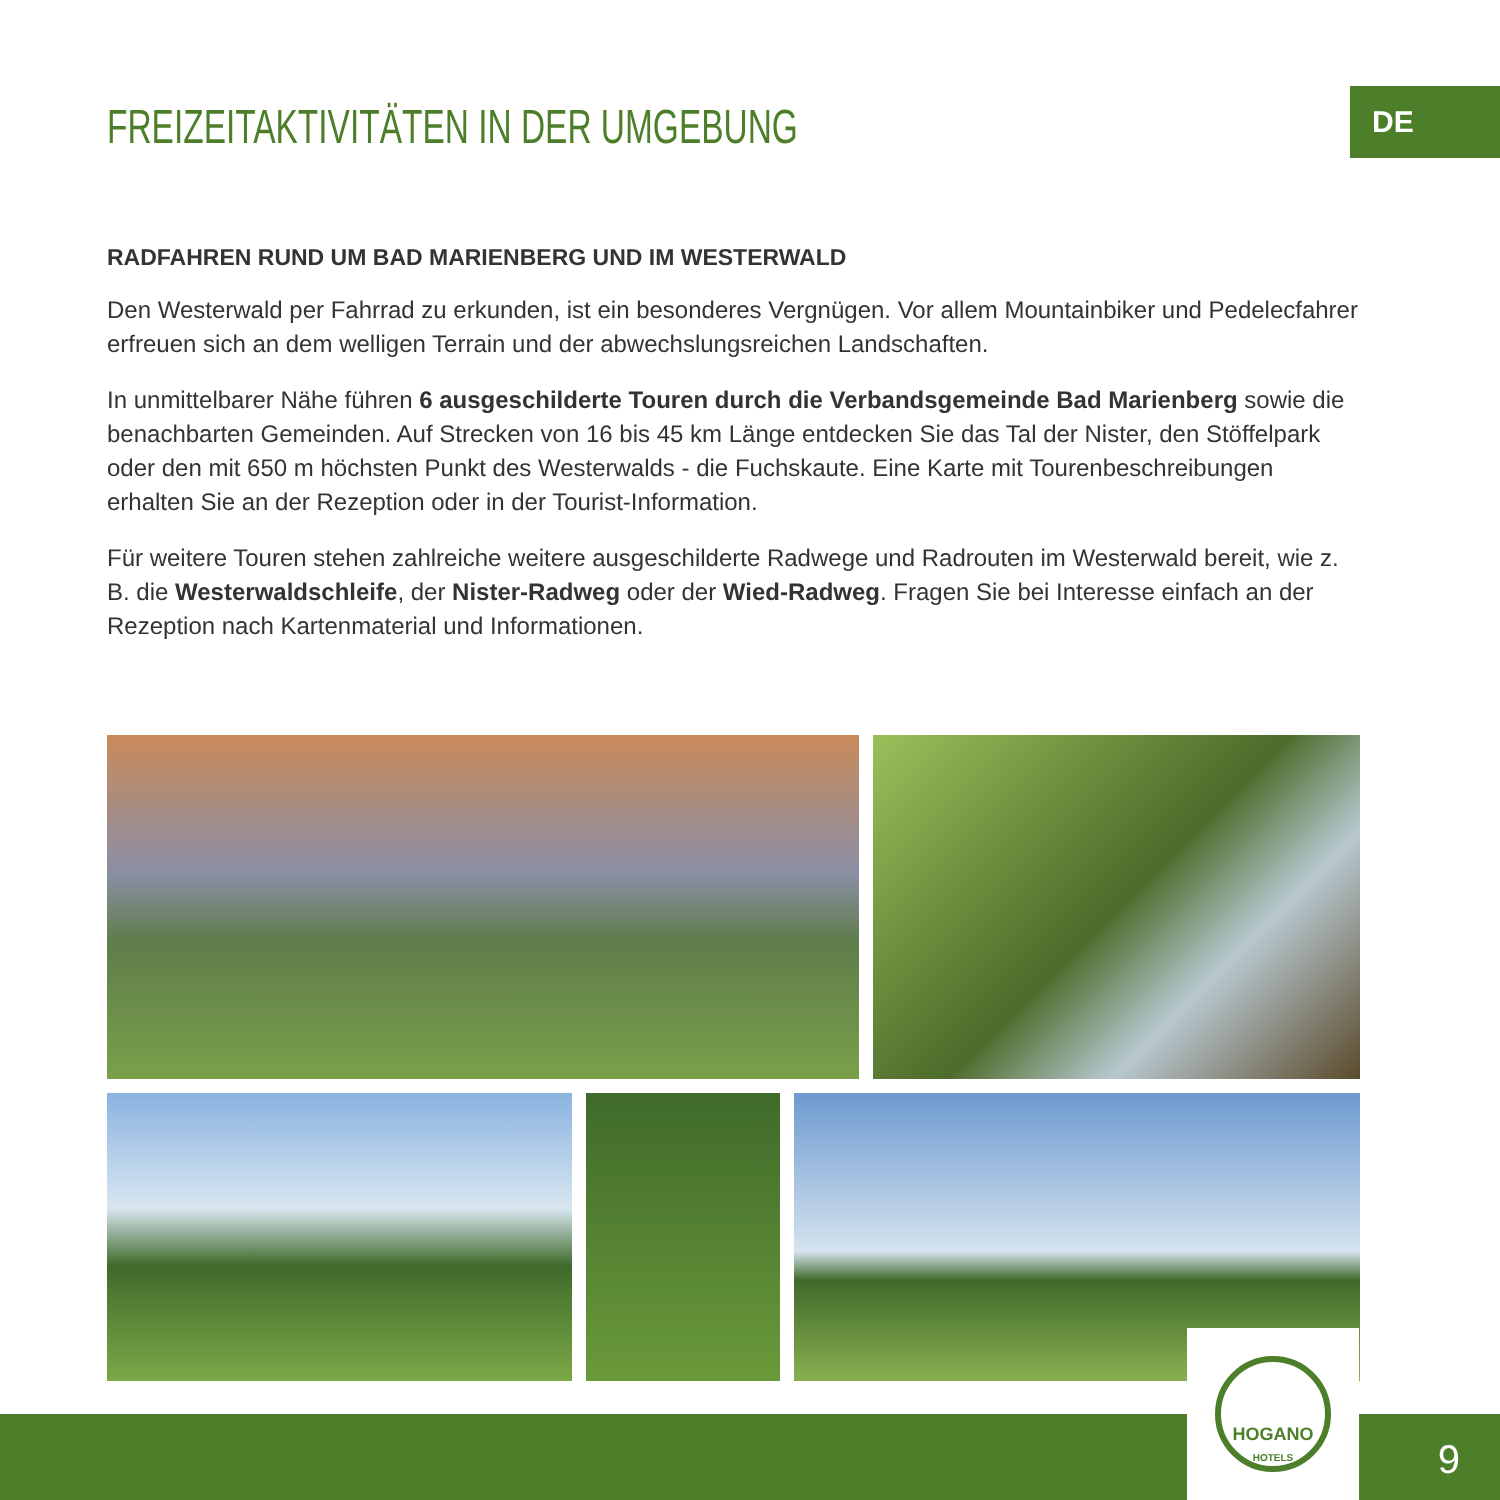DE
FREIZEITAKTIVITÄTEN IN DER UMGEBUNG
RADFAHREN RUND UM BAD MARIENBERG UND IM WESTERWALD
Den Westerwald per Fahrrad zu erkunden, ist ein besonderes Vergnügen. Vor allem Mountainbiker und Pedelecfahrer erfreuen sich an dem welligen Terrain und der abwechslungsreichen Landschaften.
In unmittelbarer Nähe führen 6 ausgeschilderte Touren durch die Verbandsgemeinde Bad Marienberg sowie die benachbarten Gemeinden. Auf Strecken von 16 bis 45 km Länge entdecken Sie das Tal der Nister, den Stöffelpark oder den mit 650 m höchsten Punkt des Westerwalds - die Fuchskaute. Eine Karte mit Tourenbeschreibungen erhalten Sie an der Rezeption oder in der Tourist-Information.
Für weitere Touren stehen zahlreiche weitere ausgeschilderte Radwege und Radrouten im Westerwald bereit, wie z. B. die Westerwaldschleife, der Nister-Radweg oder der Wied-Radweg. Fragen Sie bei Interesse einfach an der Rezeption nach Kartenmaterial und Informationen.
9
HOGANO
HOTELS